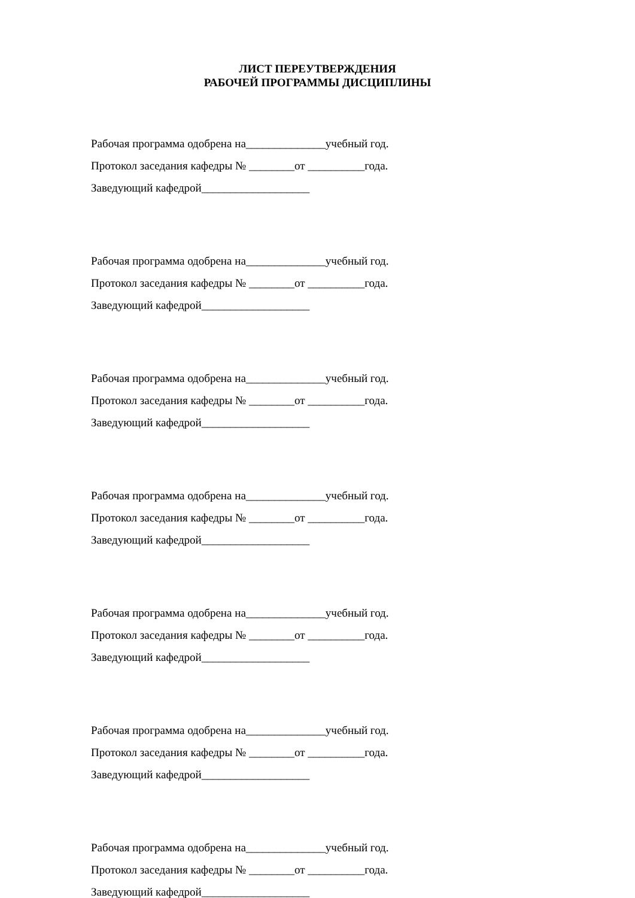ЛИСТ ПЕРЕУТВЕРЖДЕНИЯ
РАБОЧЕЙ ПРОГРАММЫ ДИСЦИПЛИНЫ
Рабочая программа одобрена на______________учебный год.
Протокол заседания кафедры № ________от __________года.
Заведующий кафедрой___________________
Рабочая программа одобрена на______________учебный год.
Протокол заседания кафедры № ________от __________года.
Заведующий кафедрой___________________
Рабочая программа одобрена на______________учебный год.
Протокол заседания кафедры № ________от __________года.
Заведующий кафедрой___________________
Рабочая программа одобрена на______________учебный год.
Протокол заседания кафедры № ________от __________года.
Заведующий кафедрой___________________
Рабочая программа одобрена на______________учебный год.
Протокол заседания кафедры № ________от __________года.
Заведующий кафедрой___________________
Рабочая программа одобрена на______________учебный год.
Протокол заседания кафедры № ________от __________года.
Заведующий кафедрой___________________
Рабочая программа одобрена на______________учебный год.
Протокол заседания кафедры № ________от __________года.
Заведующий кафедрой___________________